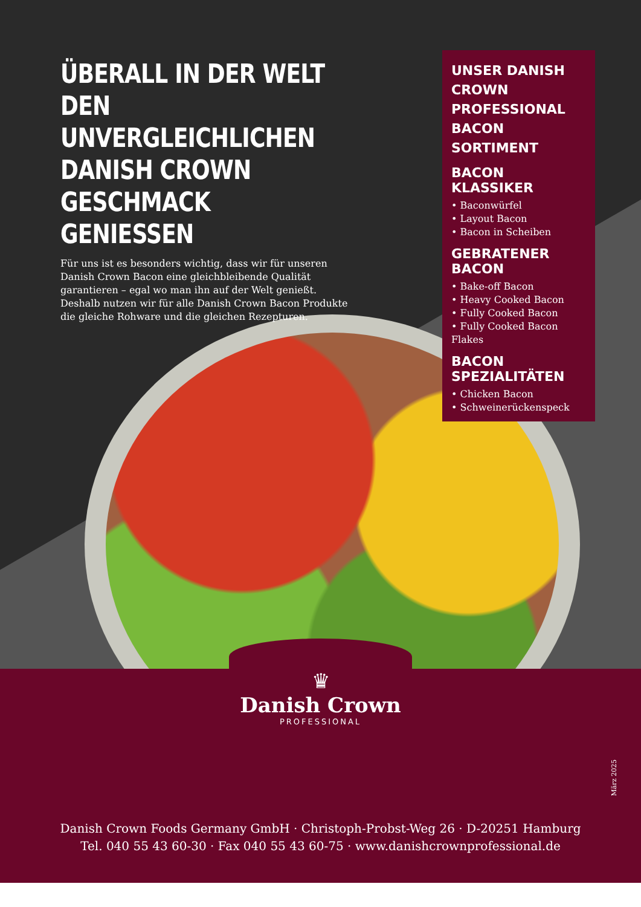ÜBERALL IN DER WELT DEN UNVERGLEICHLICHEN DANISH CROWN GESCHMACK GENIESSEN
Für uns ist es besonders wichtig, dass wir für unseren Danish Crown Bacon eine gleichbleibende Qualität garantieren – egal wo man ihn auf der Welt genießt. Deshalb nutzen wir für alle Danish Crown Bacon Produkte die gleiche Rohware und die gleichen Rezepturen.
UNSER DANISH CROWN PROFESSIONAL BACON SORTIMENT
BACON KLASSIKER
• Baconwürfel
• Layout Bacon
• Bacon in Scheiben
GEBRATENER BACON
• Bake-off Bacon
• Heavy Cooked Bacon
• Fully Cooked Bacon
• Fully Cooked Bacon Flakes
BACON SPEZIALITÄTEN
• Chicken Bacon
• Schweinerückenspeck
♛
Danish Crown
PROFESSIONAL
März 2025
Danish Crown Foods Germany GmbH · Christoph-Probst-Weg 26 · D-20251 Hamburg
Tel. 040 55 43 60-30 · Fax 040 55 43 60-75 · www.danishcrownprofessional.de